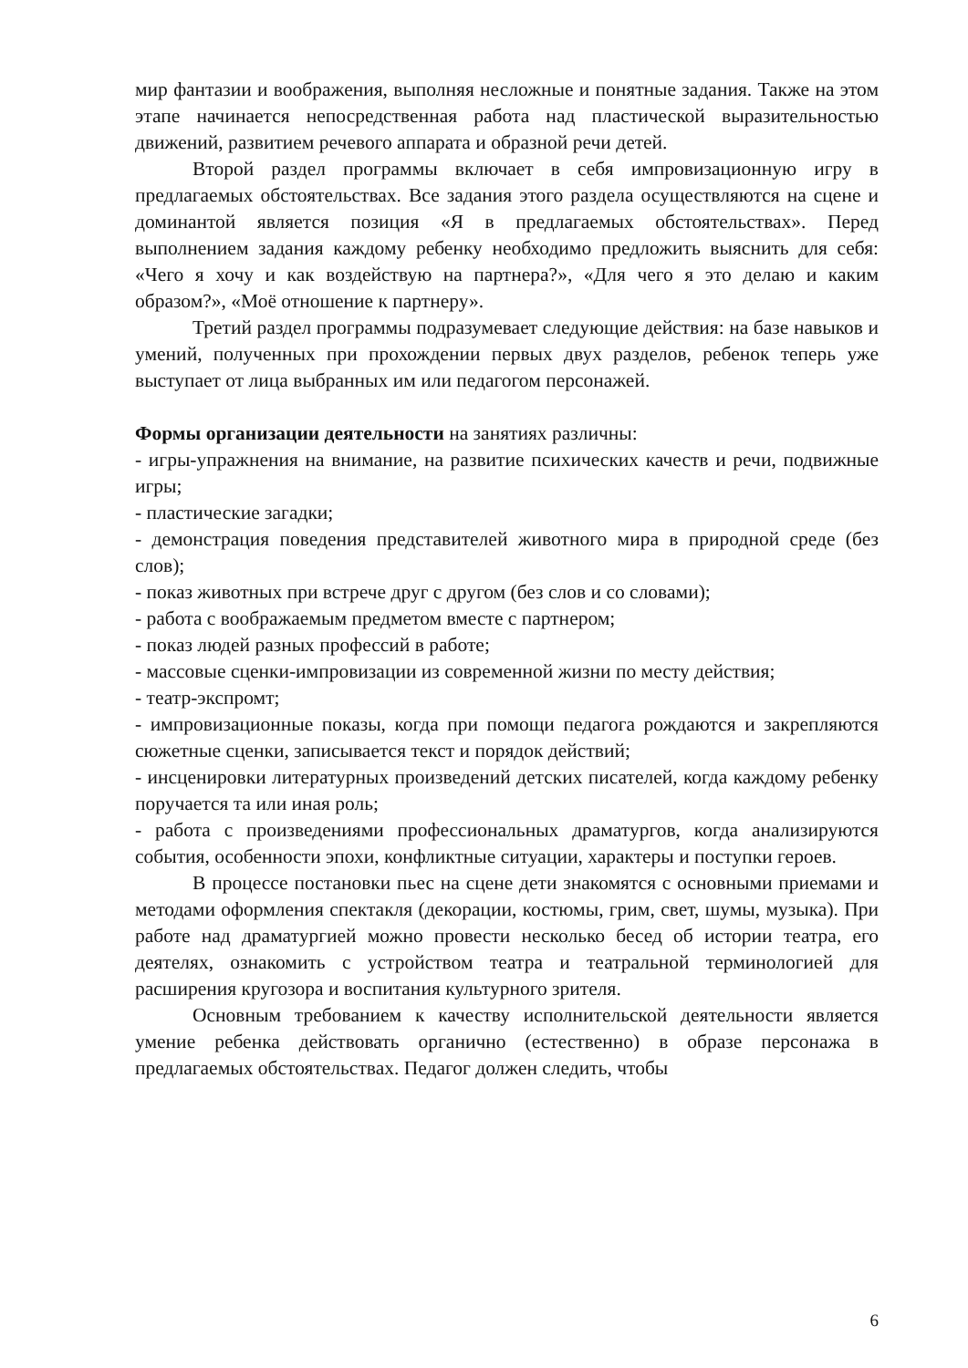мир фантазии и воображения, выполняя несложные и понятные задания. Также на этом этапе начинается непосредственная работа над пластической выразительностью движений, развитием речевого аппарата и образной речи детей.
Второй раздел программы включает в себя импровизационную игру в предлагаемых обстоятельствах. Все задания этого раздела осуществляются на сцене и доминантой является позиция «Я в предлагаемых обстоятельствах». Перед выполнением задания каждому ребенку необходимо предложить выяснить для себя: «Чего я хочу и как воздействую на партнера?», «Для чего я это делаю и каким образом?», «Моё отношение к партнеру».
Третий раздел программы подразумевает следующие действия: на базе навыков и умений, полученных при прохождении первых двух разделов, ребенок теперь уже выступает от лица выбранных им или педагогом персонажей.
Формы организации деятельности на занятиях различны:
- игры-упражнения на внимание, на развитие психических качеств и речи, подвижные игры;
- пластические загадки;
- демонстрация поведения представителей животного мира в природной среде (без слов);
- показ животных при встрече друг с другом (без слов и со словами);
- работа с воображаемым предметом вместе с партнером;
- показ людей разных профессий в работе;
- массовые сценки-импровизации из современной жизни по месту действия;
- театр-экспромт;
- импровизационные показы, когда при помощи педагога рождаются и закрепляются сюжетные сценки, записывается текст и порядок действий;
- инсценировки литературных произведений детских писателей, когда каждому ребенку поручается та или иная роль;
- работа с произведениями профессиональных драматургов, когда анализируются события, особенности эпохи, конфликтные ситуации, характеры и поступки героев.
В процессе постановки пьес на сцене дети знакомятся с основными приемами и методами оформления спектакля (декорации, костюмы, грим, свет, шумы, музыка). При работе над драматургией можно провести несколько бесед об истории театра, его деятелях, ознакомить с устройством театра и театральной терминологией для расширения кругозора и воспитания культурного зрителя.
Основным требованием к качеству исполнительской деятельности является умение ребенка действовать органично (естественно) в образе персонажа в предлагаемых обстоятельствах. Педагог должен следить, чтобы
6